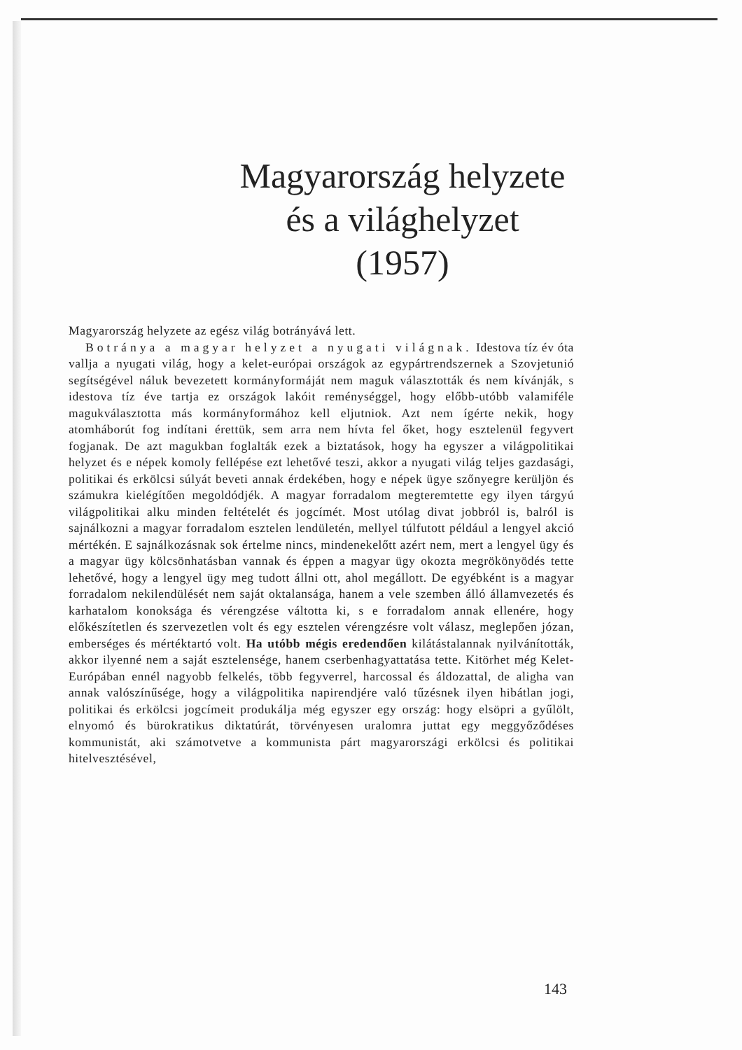Magyarország helyzete
és a világhelyzet
(1957)
Magyarország helyzete az egész világ botrányává lett.
Botránya a magyar helyzet a nyugati világnak. Idestova tíz év óta vallja a nyugati világ, hogy a kelet-európai országok az egypártrendszernek a Szovjetunió segítségével náluk bevezetett kormányformáját nem maguk választották és nem kívánják, s idestova tíz éve tartja ez országok lakóit reménységgel, hogy előbb-utóbb valamiféle magukválasztotta más kormányformához kell eljutniok. Azt nem ígérte nekik, hogy atomháborút fog indítani érettük, sem arra nem hívta fel őket, hogy esztelenül fegyvert fogjanak. De azt magukban foglalták ezek a biztatások, hogy ha egyszer a világpolitikai helyzet és e népek komoly fellépése ezt lehetővé teszi, akkor a nyugati világ teljes gazdasági, politikai és erkölcsi súlyát beveti annak érdekében, hogy e népek ügye szőnyegre kerüljön és számukra kielégítően megoldódjék. A magyar forradalom megteremtette egy ilyen tárgyú világpolitikai alku minden feltételét és jogcímét. Most utólag divat jobbról is, balról is sajnálkozni a magyar forradalom esztelen lendületén, mellyel túlfutott például a lengyel akció mértékén. E sajnálkozásnak sok értelme nincs, mindenekelőtt azért nem, mert a lengyel ügy és a magyar ügy kölcsönhatásban vannak és éppen a magyar ügy okozta megrökönyödés tette lehetővé, hogy a lengyel ügy meg tudott állni ott, ahol megállott. De egyébként is a magyar forradalom nekilendülését nem saját oktalansága, hanem a vele szemben álló államvezetés és karhatalom konoksága és vérengzése váltotta ki, s e forradalom annak ellenére, hogy előkészítetlen és szervezetlen volt és egy esztelen vérengzésre volt válasz, meglepően józan, emberséges és mértéktartó volt. Ha utóbb mégis eredendően kilátástalannak nyilvánították, akkor ilyenné nem a saját esztelensége, hanem cserbenhagyattatása tette. Kitörhet még Kelet-Európában ennél nagyobb felkelés, több fegyverrel, harcossal és áldozattal, de aligha van annak valószínűsége, hogy a világpolitika napirendjére való tűzésnek ilyen hibátlan jogi, politikai és erkölcsi jogcímeit produkálja még egyszer egy ország: hogy elsöpri a gyűlölt, elnyomó és bürokratikus diktatúrát, törvényesen uralomra juttat egy meggyőződéses kommunistát, aki számotvetve a kommunista párt magyarországi erkölcsi és politikai hitelvesztésével,
143